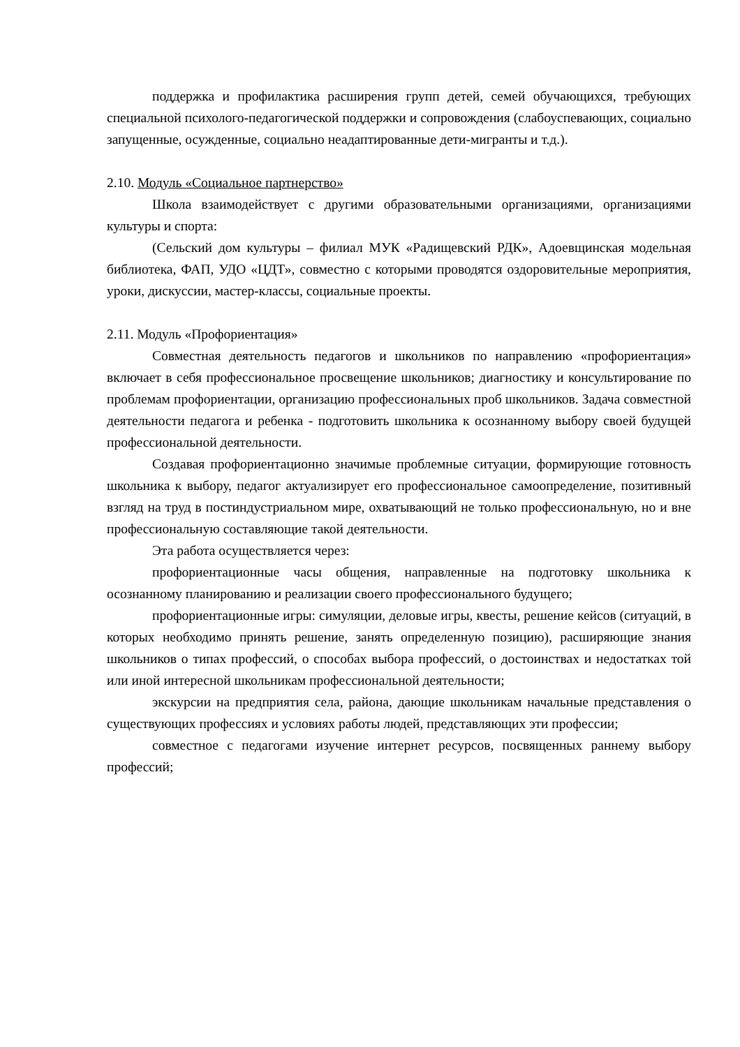поддержка и профилактика расширения групп детей, семей обучающихся, требующих специальной психолого-педагогической поддержки и сопровождения (слабоуспевающих, социально запущенные, осужденные, социально неадаптированные дети-мигранты и т.д.).
2.10. Модуль «Социальное партнерство»
Школа взаимодействует с другими образовательными организациями, организациями культуры и спорта:
(Сельский дом культуры – филиал МУК «Радищевский РДК», Адоевщинская модельная библиотека, ФАП, УДО «ЦДТ», совместно с которыми проводятся оздоровительные мероприятия, уроки, дискуссии, мастер-классы, социальные проекты.
2.11. Модуль «Профориентация»
Совместная деятельность педагогов и школьников по направлению «профориентация» включает в себя профессиональное просвещение школьников; диагностику и консультирование по проблемам профориентации, организацию профессиональных проб школьников. Задача совместной деятельности педагога и ребенка - подготовить школьника к осознанному выбору своей будущей профессиональной деятельности.
Создавая профориентационно значимые проблемные ситуации, формирующие готовность школьника к выбору, педагог актуализирует его профессиональное самоопределение, позитивный взгляд на труд в постиндустриальном мире, охватывающий не только профессиональную, но и вне профессиональную составляющие такой деятельности.
Эта работа осуществляется через:
профориентационные часы общения, направленные на подготовку школьника к осознанному планированию и реализации своего профессионального будущего;
профориентационные игры: симуляции, деловые игры, квесты, решение кейсов (ситуаций, в которых необходимо принять решение, занять определенную позицию), расширяющие знания школьников о типах профессий, о способах выбора профессий, о достоинствах и недостатках той или иной интересной школьникам профессиональной деятельности;
экскурсии на предприятия села, района, дающие школьникам начальные представления о существующих профессиях и условиях работы людей, представляющих эти профессии;
совместное с педагогами изучение интернет ресурсов, посвященных раннему выбору профессий;